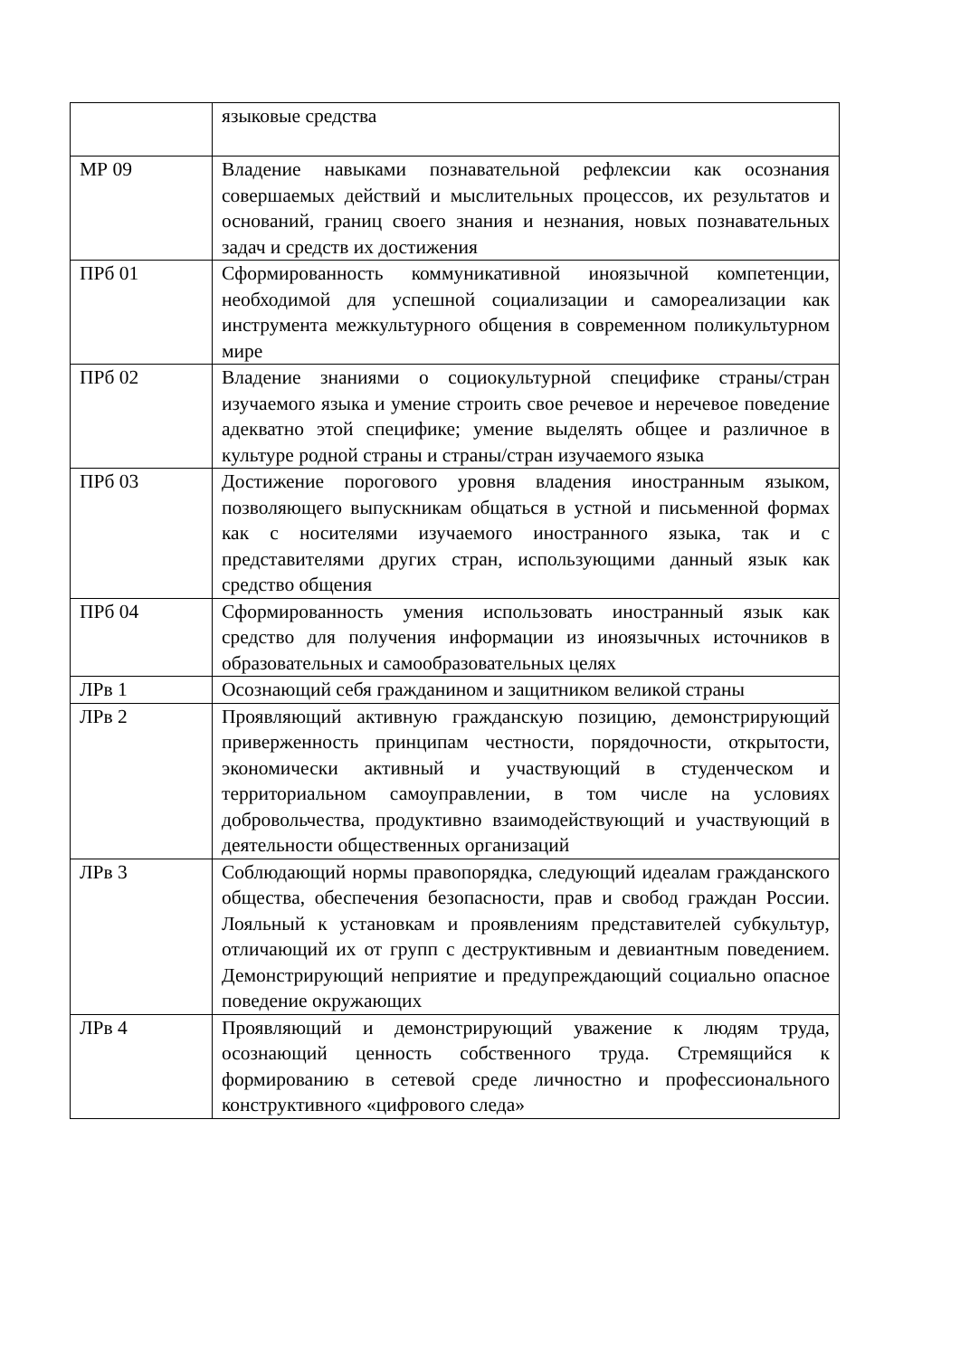| | языковые средства |
| МР 09 | Владение навыками познавательной рефлексии как осознания совершаемых действий и мыслительных процессов, их результатов и оснований, границ своего знания и незнания, новых познавательных задач и средств их достижения |
| ПРб 01 | Сформированность коммуникативной иноязычной компетенции, необходимой для успешной социализации и самореализации как инструмента межкультурного общения в современном поликультурном мире |
| ПРб 02 | Владение знаниями о социокультурной специфике страны/стран изучаемого языка и умение строить свое речевое и неречевое поведение адекватно этой специфике; умение выделять общее и различное в культуре родной страны и страны/стран изучаемого языка |
| ПРб 03 | Достижение порогового уровня владения иностранным языком, позволяющего выпускникам общаться в устной и письменной формах как с носителями изучаемого иностранного языка, так и с представителями других стран, использующими данный язык как средство общения |
| ПРб 04 | Сформированность умения использовать иностранный язык как средство для получения информации из иноязычных источников в образовательных и самообразовательных целях |
| ЛРв 1 | Осознающий себя гражданином и защитником великой страны |
| ЛРв 2 | Проявляющий активную гражданскую позицию, демонстрирующий приверженность принципам честности, порядочности, открытости, экономически активный и участвующий в студенческом и территориальном самоуправлении, в том числе на условиях добровольчества, продуктивно взаимодействующий и участвующий в деятельности общественных организаций |
| ЛРв 3 | Соблюдающий нормы правопорядка, следующий идеалам гражданского общества, обеспечения безопасности, прав и свобод граждан России. Лояльный к установкам и проявлениям представителей субкультур, отличающий их от групп с деструктивным и девиантным поведением. Демонстрирующий неприятие и предупреждающий социально опасное поведение окружающих |
| ЛРв 4 | Проявляющий и демонстрирующий уважение к людям труда, осознающий ценность собственного труда. Стремящийся к формированию в сетевой среде личностно и профессионального конструктивного «цифрового следа» |